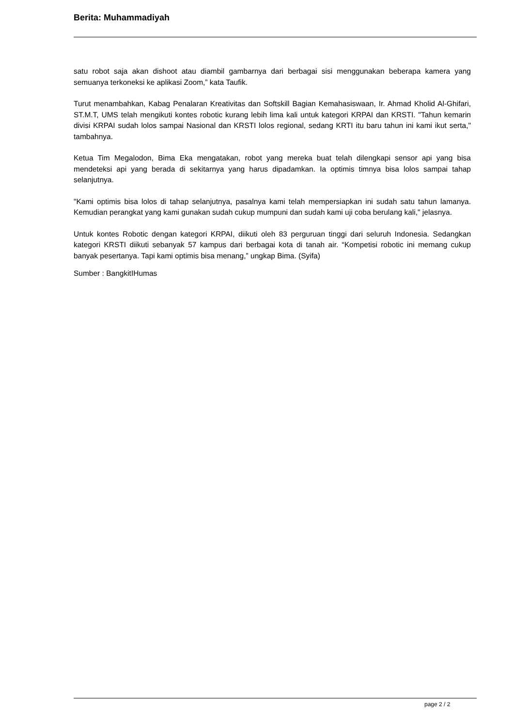Berita: Muhammadiyah
satu robot saja akan dishoot atau diambil gambarnya dari berbagai sisi menggunakan beberapa kamera yang semuanya terkoneksi ke aplikasi Zoom,” kata Taufik.
Turut menambahkan, Kabag Penalaran Kreativitas dan Softskill Bagian Kemahasiswaan, Ir. Ahmad Kholid Al-Ghifari, ST.M.T, UMS telah mengikuti kontes robotic kurang lebih lima kali untuk kategori KRPAI dan KRSTI. "Tahun kemarin divisi KRPAI sudah lolos sampai Nasional dan KRSTI lolos regional, sedang KRTI itu baru tahun ini kami ikut serta," tambahnya.
Ketua Tim Megalodon, Bima Eka mengatakan, robot yang mereka buat telah dilengkapi sensor api yang bisa mendeteksi api yang berada di sekitarnya yang harus dipadamkan. Ia optimis timnya bisa lolos sampai tahap selanjutnya.
"Kami optimis bisa lolos di tahap selanjutnya, pasalnya kami telah mempersiapkan ini sudah satu tahun lamanya. Kemudian perangkat yang kami gunakan sudah cukup mumpuni dan sudah kami uji coba berulang kali," jelasnya.
Untuk kontes Robotic dengan kategori KRPAI, diikuti oleh 83 perguruan tinggi dari seluruh Indonesia. Sedangkan kategori KRSTI diikuti sebanyak 57 kampus dari berbagai kota di tanah air. “Kompetisi robotic ini memang cukup banyak pesertanya. Tapi kami optimis bisa menang,” ungkap Bima. (Syifa)
Sumber : BangkitIHumas
page 2 / 2